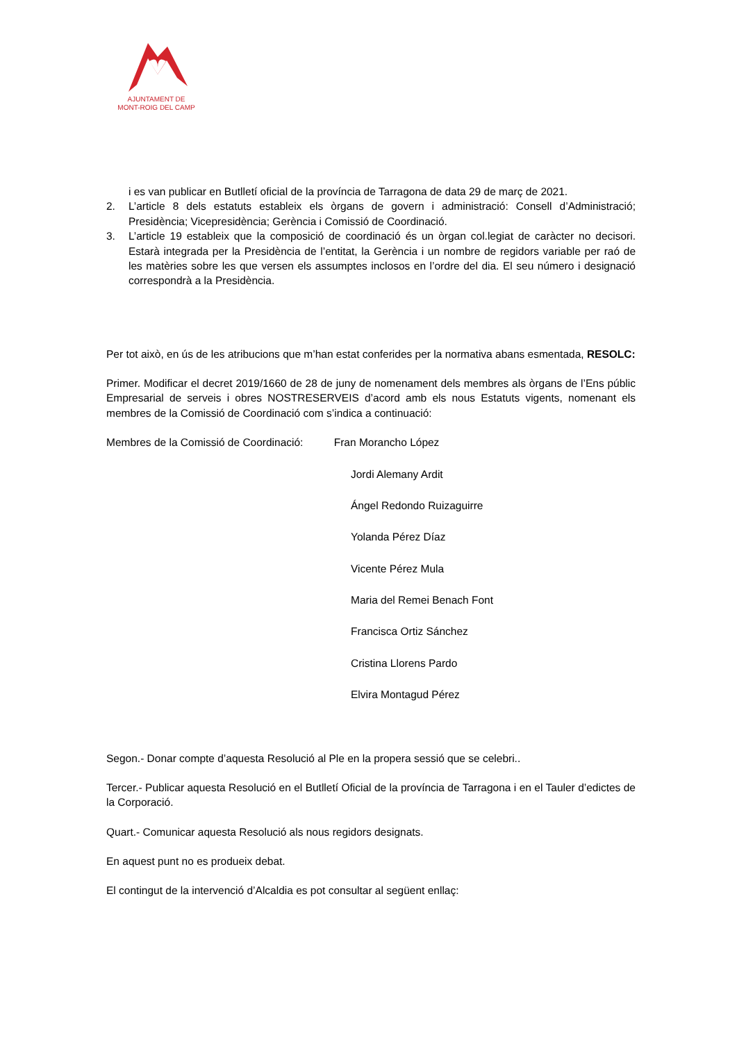AJUNTAMENT DE
MONT-ROIG DEL CAMP
i es van publicar en Butlletí oficial de la província de Tarragona de data 29 de març de 2021.
2. L’article 8 dels estatuts estableix els òrgans de govern i administració: Consell d’Administració; Presidència; Vicepresidència; Gerència i Comissió de Coordinació.
3. L’article 19 estableix que la composició de coordinació és un òrgan col.legiat de caràcter no decisori. Estarà integrada per la Presidència de l’entitat, la Gerència i un nombre de regidors variable per raó de les matèries sobre les que versen els assumptes inclosos en l’ordre del dia. El seu número i designació correspondrà a la Presidència.
Per tot això, en ús de les atribucions que m’han estat conferides per la normativa abans esmentada, RESOLC:
Primer. Modificar el decret 2019/1660 de 28 de juny de nomenament dels membres als òrgans de l’Ens públic Empresarial de serveis i obres NOSTRESERVEIS d’acord amb els nous Estatuts vigents, nomenant els membres de la Comissió de Coordinació com s’indica a continuació:
Membres de la Comissió de Coordinació: Fran Morancho López
Jordi Alemany Ardit
Ángel Redondo Ruizaguirre
Yolanda Pérez Díaz
Vicente Pérez Mula
Maria del Remei Benach Font
Francisca Ortiz Sánchez
Cristina Llorens Pardo
Elvira Montagud Pérez
Segon.- Donar compte d’aquesta Resolució al Ple en la propera sessió que se celebri..
Tercer.- Publicar aquesta Resolució en el Butlletí Oficial de la província de Tarragona i en el Tauler d’edictes de la Corporació.
Quart.- Comunicar aquesta Resolució als nous regidors designats.
En aquest punt no es produeix debat.
El contingut de la intervenció d’Alcaldia es pot consultar al següent enllaç: